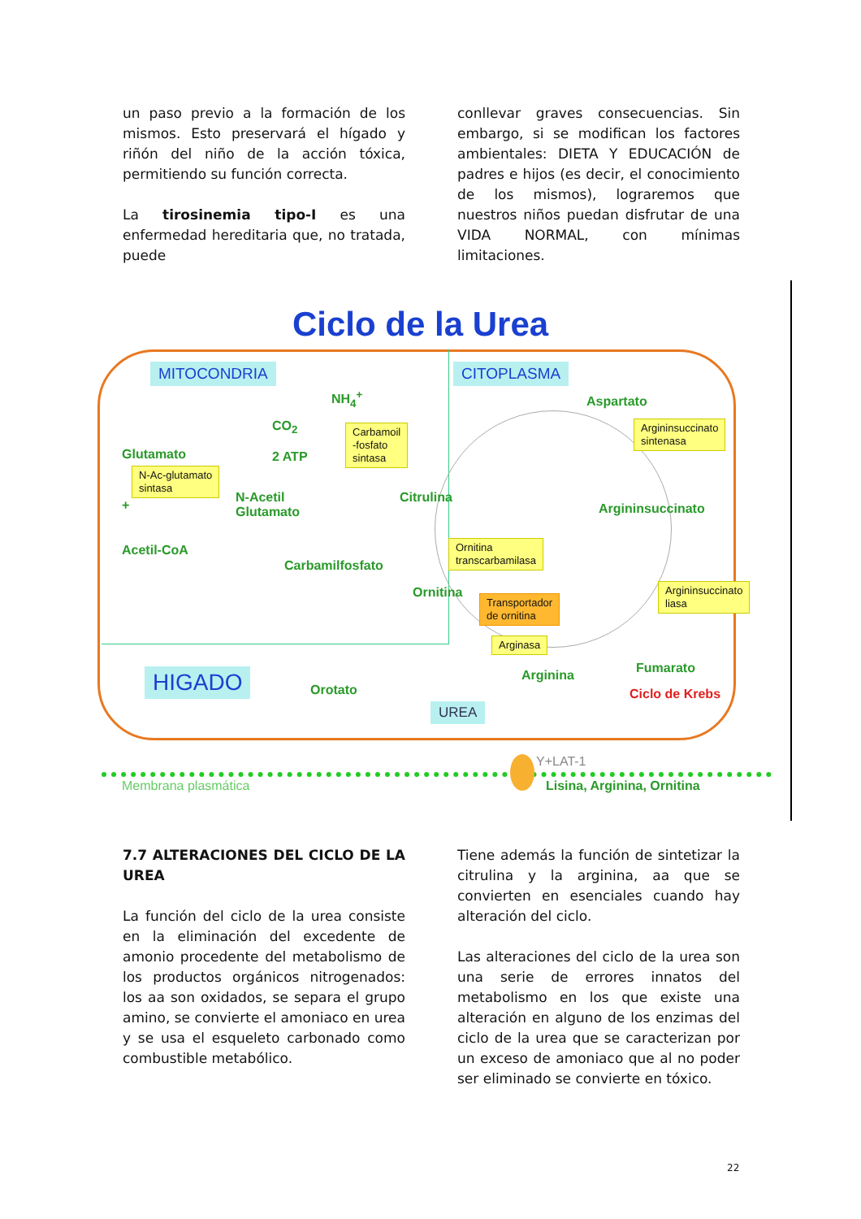un paso previo a la formación de los mismos. Esto preservará el hígado y riñón del niño de la acción tóxica, permitiendo su función correcta.
La tirosinemia tipo-I es una enfermedad hereditaria que, no tratada, puede
conllevar graves consecuencias. Sin embargo, si se modifican los factores ambientales: DIETA Y EDUCACIÓN de padres e hijos (es decir, el conocimiento de los mismos), lograremos que nuestros niños puedan disfrutar de una VIDA NORMAL, con mínimas limitaciones.
Ciclo de la Urea
MITOCONDRIA CITOPLASMA
HIGADO
UREA
NH<sub>4</sub><sup>+</sup>
CO<sub>2</sub>
2 ATP
Glutamato
+
N-Acetil
Glutamato
Acetil-CoA
Carbamilfosfato
Citrulina
Ornitina
Orotato
Aspartato
Argininsuccinato
Arginina Fumarato
Ciclo de Krebs
Carbamoil
-fosfato
sintasa
N-Ac-glutamato
sintasa
Ornitina
transcarbamilasa
Transportador
de ornitina
Arginasa
Argininsuccinato
sintenasa
Argininsuccinato
liasa
Y+LAT-1
Membrana plasmática Lisina, Arginina, Ornitina
7.7 ALTERACIONES DEL CICLO DE LA UREA
La función del ciclo de la urea consiste en la eliminación del excedente de amonio procedente del metabolismo de los productos orgánicos nitrogenados: los aa son oxidados, se separa el grupo amino, se convierte el amoniaco en urea y se usa el esqueleto carbonado como combustible metabólico.
Tiene además la función de sintetizar la citrulina y la arginina, aa que se convierten en esenciales cuando hay alteración del ciclo.
Las alteraciones del ciclo de la urea son una serie de errores innatos del metabolismo en los que existe una alteración en alguno de los enzimas del ciclo de la urea que se caracterizan por un exceso de amoniaco que al no poder ser eliminado se convierte en tóxico.
22